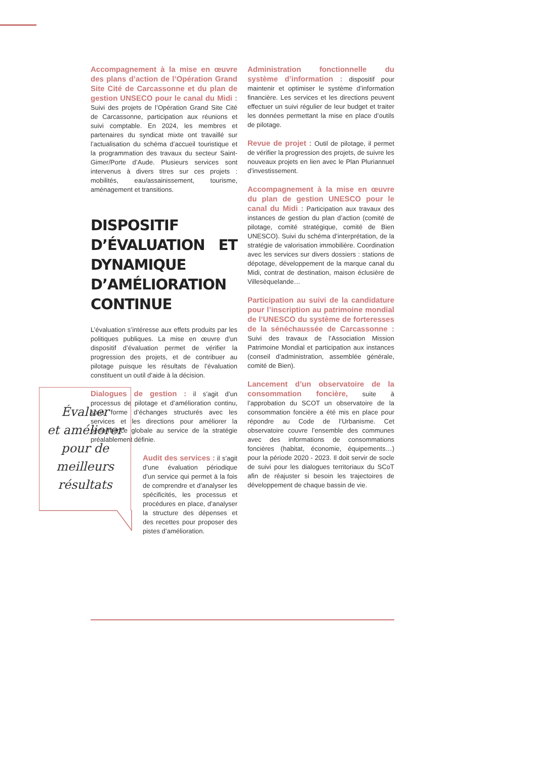Accompagnement à la mise en œuvre des plans d’action de l’Opération Grand Site Cité de Carcassonne et du plan de gestion UNSECO pour le canal du Midi : Suivi des projets de l’Opération Grand Site Cité de Carcassonne, participation aux réunions et suivi comptable. En 2024, les membres et partenaires du syndicat mixte ont travaillé sur l’actualisation du schéma d’accueil touristique et la programmation des travaux du secteur Saint-Gimer/Porte d’Aude. Plusieurs services sont intervenus à divers titres sur ces projets : mobilités, eau/assainissement, tourisme, aménagement et transitions.
DISPOSITIF D’ÉVALUATION ET DYNAMIQUE D’AMÉLIORATION CONTINUE
L’évaluation s’intéresse aux effets produits par les politiques publiques. La mise en œuvre d’un dispositif d’évaluation permet de vérifier la progression des projets, et de contribuer au pilotage puisque les résultats de l’évaluation constituent un outil d’aide à la décision.
Dialogues de gestion : il s’agit d’un processus de pilotage et d’amélioration continu, sous forme d’échanges structurés avec les services et les directions pour améliorer la performance globale au service de la stratégie préalablement définie.
Audit des services : il s’agit d’une évaluation périodique d’un service qui permet à la fois de comprendre et d’analyser les spécificités, les processus et procédures en place, d’analyser la structure des dépenses et des recettes pour proposer des pistes d’amélioration.
Administration fonctionnelle du système d’information : dispositif pour maintenir et optimiser le système d’information financière. Les services et les directions peuvent effectuer un suivi régulier de leur budget et traiter les données permettant la mise en place d’outils de pilotage.
Revue de projet : Outil de pilotage, il permet de vérifier la progression des projets, de suivre les nouveaux projets en lien avec le Plan Pluriannuel d’investissement.
Accompagnement à la mise en œuvre du plan de gestion UNESCO pour le canal du Midi : Participation aux travaux des instances de gestion du plan d’action (comité de pilotage, comité stratégique, comité de Bien UNESCO). Suivi du schéma d’interprétation, de la stratégie de valorisation immobilière. Coordination avec les services sur divers dossiers : stations de dépotage, développement de la marque canal du Midi, contrat de destination, maison éclusière de Villesèquelande…
Participation au suivi de la candidature pour l’inscription au patrimoine mondial de l’UNESCO du système de forteresses de la sénéchaussée de Carcassonne : Suivi des travaux de l’Association Mission Patrimoine Mondial et participation aux instances (conseil d’administration, assemblée générale, comité de Bien).
Lancement d’un observatoire de la consommation foncière, suite à l’approbation du SCOT un observatoire de la consommation foncière a été mis en place pour répondre au Code de l’Urbanisme. Cet observatoire couvre l’ensemble des communes avec des informations de consommations foncières (habitat, économie, équipements…) pour la période 2020 - 2023. Il doit servir de socle de suivi pour les dialogues territoriaux du SCoT afin de réajuster si besoin les trajectoires de développement de chaque bassin de vie.
Évaluer
et améliorer
pour de
meilleurs
résultats